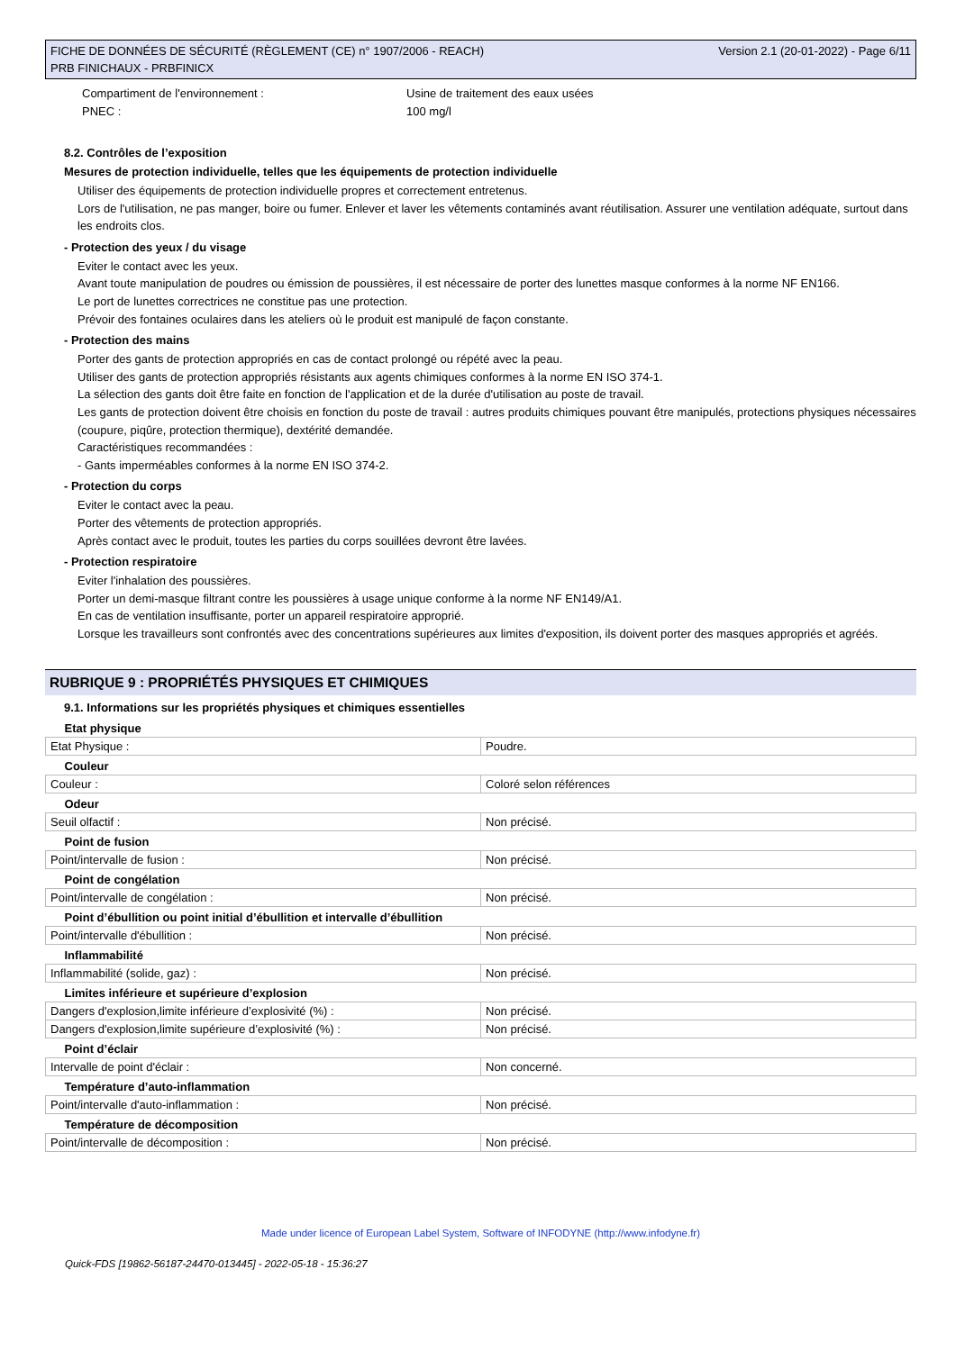FICHE DE DONNÉES DE SÉCURITÉ (RÈGLEMENT (CE) n° 1907/2006 - REACH)
PRB FINICHAUX - PRBFINICX
Version 2.1 (20-01-2022) - Page 6/11
Compartiment de l'environnement : Usine de traitement des eaux usées
PNEC : 100 mg/l
8.2. Contrôles de l’exposition
Mesures de protection individuelle, telles que les équipements de protection individuelle
Utiliser des équipements de protection individuelle propres et correctement entretenus.
Lors de l'utilisation, ne pas manger, boire ou fumer. Enlever et laver les vêtements contaminés avant réutilisation. Assurer une ventilation adéquate, surtout dans les endroits clos.
- Protection des yeux / du visage
Eviter le contact avec les yeux.
Avant toute manipulation de poudres ou émission de poussières, il est nécessaire de porter des lunettes masque conformes à la norme NF EN166.
Le port de lunettes correctrices ne constitue pas une protection.
Prévoir des fontaines oculaires dans les ateliers où le produit est manipulé de façon constante.
- Protection des mains
Porter des gants de protection appropriés en cas de contact prolongé ou répété avec la peau.
Utiliser des gants de protection appropriés résistants aux agents chimiques conformes à la norme EN ISO 374-1.
La sélection des gants doit être faite en fonction de l'application et de la durée d'utilisation au poste de travail.
Les gants de protection doivent être choisis en fonction du poste de travail : autres produits chimiques pouvant être manipulés, protections physiques nécessaires (coupure, piqûre, protection thermique), dextérité demandée.
Caractéristiques recommandées :
- Gants imperméables conformes à la norme EN ISO 374-2.
- Protection du corps
Eviter le contact avec la peau.
Porter des vêtements de protection appropriés.
Après contact avec le produit, toutes les parties du corps souillées devront être lavées.
- Protection respiratoire
Eviter l'inhalation des poussières.
Porter un demi-masque filtrant contre les poussières à usage unique conforme à la norme NF EN149/A1.
En cas de ventilation insuffisante, porter un appareil respiratoire approprié.
Lorsque les travailleurs sont confrontés avec des concentrations supérieures aux limites d'exposition, ils doivent porter des masques appropriés et agréés.
RUBRIQUE 9 : PROPRIÉTÉS PHYSIQUES ET CHIMIQUES
9.1. Informations sur les propriétés physiques et chimiques essentielles
| Etat physique | |
| Etat Physique : | Poudre. |
| Couleur | |
| Couleur : | Coloré selon références |
| Odeur | |
| Seuil olfactif : | Non précisé. |
| Point de fusion | |
| Point/intervalle de fusion : | Non précisé. |
| Point de congélation | |
| Point/intervalle de congélation : | Non précisé. |
| Point d’ébullition ou point initial d’ébullition et intervalle d’ébullition | |
| Point/intervalle d'ébullition : | Non précisé. |
| Inflammabilité | |
| Inflammabilité (solide, gaz) : | Non précisé. |
| Limites inférieure et supérieure d’explosion | |
| Dangers d'explosion,limite inférieure d’explosivité (%) : | Non précisé. |
| Dangers d'explosion,limite supérieure d’explosivité (%) : | Non précisé. |
| Point d’éclair | |
| Intervalle de point d'éclair : | Non concerné. |
| Température d’auto-inflammation | |
| Point/intervalle d'auto-inflammation : | Non précisé. |
| Température de décomposition | |
| Point/intervalle de décomposition : | Non précisé. |
Made under licence of European Label System, Software of INFODYNE (http://www.infodyne.fr)
Quick-FDS [19862-56187-24470-013445] - 2022-05-18 - 15:36:27